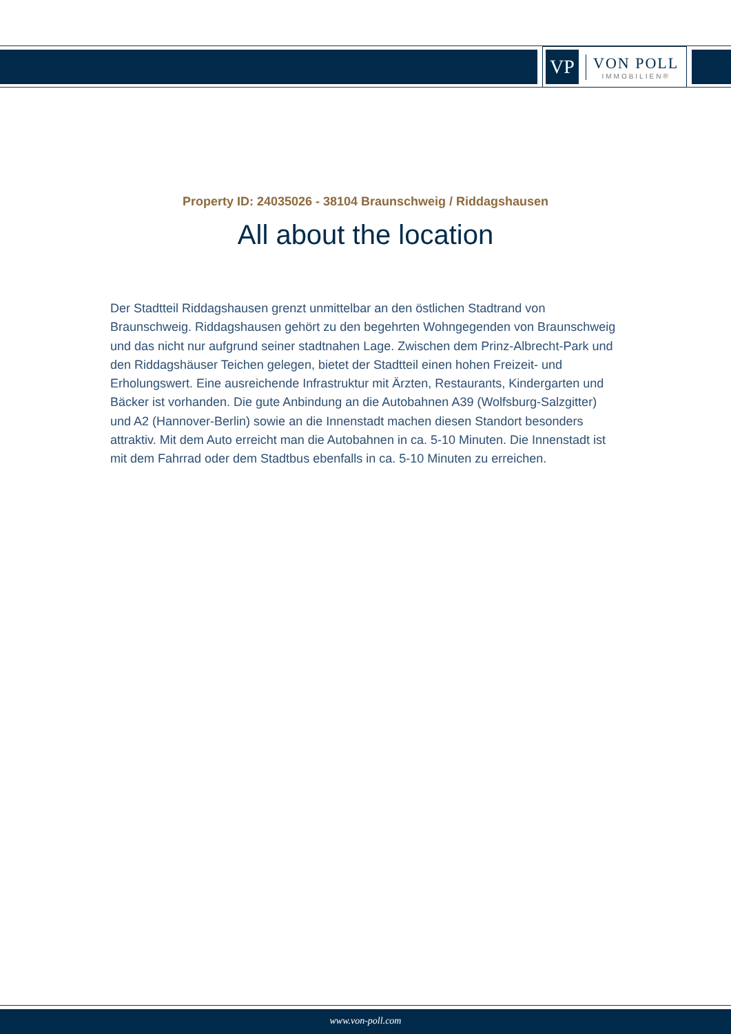VP
VON POLL
IMMOBILIEN®
Property ID: 24035026 - 38104 Braunschweig / Riddagshausen
All about the location
Der Stadtteil Riddagshausen grenzt unmittelbar an den östlichen Stadtrand von Braunschweig. Riddagshausen gehört zu den begehrten Wohngegenden von Braunschweig und das nicht nur aufgrund seiner stadtnahen Lage. Zwischen dem Prinz-Albrecht-Park und den Riddagshäuser Teichen gelegen, bietet der Stadtteil einen hohen Freizeit- und Erholungswert. Eine ausreichende Infrastruktur mit Ärzten, Restaurants, Kindergarten und Bäcker ist vorhanden. Die gute Anbindung an die Autobahnen A39 (Wolfsburg-Salzgitter) und A2 (Hannover-Berlin) sowie an die Innenstadt machen diesen Standort besonders attraktiv. Mit dem Auto erreicht man die Autobahnen in ca. 5-10 Minuten. Die Innenstadt ist mit dem Fahrrad oder dem Stadtbus ebenfalls in ca. 5-10 Minuten zu erreichen.
www.von-poll.com